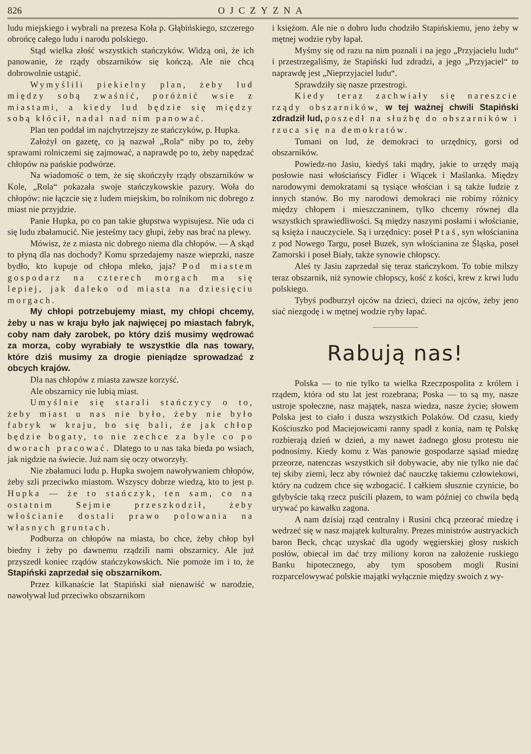826 OJCZYZNA
ludu miejskiego i wybrali na prezesa Koła p. Głąbińskiego, szczerego obrońcę całego ludu i narodu polskiego.
Stąd wielka złość wszystkich stańczyków. Widzą oni, że ich panowanie, że rządy obszarników się kończą. Ale nie chcą dobrowolnie ustąpić.
Wymyślili piekielny plan, żeby lud między sobą zwaśnić, poróżnić wsie z miastami, a kiedy lud będzie się między sobą kłócił, nadal nad nim panować.
Plan ten poddał im najchytrzejszy ze stańczyków, p. Hupka.
Założył on gazetę, co ją nazwał „Rola“ niby po to, żeby sprawami rolniczemi się zajmować, a naprawdę po to, żeby napędzać chłopów na pańskie podwórze.
Na wiadomość o tem, że się skończyły rządy obszarników w Kole, „Rola“ pokazała swoje stańczykowskie pazury. Woła do chłopów: nie łączcie się z ludem miejskim, bo rolnikom nic dobrego z miast nie przyjdzie.
Panie Hupka, po co pan takie głupstwa wypisujesz. Nie uda ci się ludu zbałamucić. Nie jesteśmy tacy głupi, żeby nas brać na plewy.
Mówisz, że z miasta nic dobrego niema dla chłopów. — A skąd to płyną dla nas dochody? Komu sprzedajemy nasze wieprzki, nasze bydło, kto kupuje od chłopa mleko, jaja? Pod miastem gospodarz na czterech morgach ma się lepiej, jak daleko od miasta na dziesięciu morgach.
My chłopi potrzebujemy miast, my chłopi chcemy, żeby u nas w kraju było jak najwięcej po miastach fabryk, coby nam dały zarobek, po który dziś musimy wędrować za morza, coby wyrabiały te wszystkie dla nas towary, które dziś musimy za drogie pieniądze sprowadzać z obcych krajów.
Dla nas chłopów z miasta zawsze korzyść.
Ale obszarnicy nie lubią miast.
Umyślnie się starali stańczycy o to, żeby miast u nas nie było, żeby nie było fabryk w kraju, bo się bali, że jak chłop będzie bogaty, to nie zechce za byle co po dworach pracować. Dlatego to u nas taka bieda po wsiach, jak nigdzie na świecie. Już nam się oczy otworzyły.
Nie zbałamuci ludu p. Hupka swojem nawoływaniem chłopów, żeby szli przeciwko miastom. Wszyscy dobrze wiedzą, kto to jest p. Hupka — że to stańczyk, ten sam, co na ostatnim Sejmie przeszkodził, żeby włościanie dostali prawo polowania na własnych gruntach.
Podburza on chłopów na miasta, bo chce, żeby chłop był biedny i żeby po dawnemu rządzili nami obszarnicy. Ale już przyszedł koniec rządów stańczykowskich. Nie pomoże im i to, że Stapiński zaprzedał się obszarnikom.
Przez kilkanaście lat Stapiński siał nienawiść w narodzie, nawoływał lud przeciwko obszarnikom
i księżom. Ale nie o dobro ludu chodziło Stapińskiemu, jeno żeby w mętnej wodzie ryby łapał.
Myśmy się od razu na nim poznali i na jego „Przyjacielu ludu“ i przestrzegaliśmy, że Stapiński lud zdradzi, a jego „Przyjaciel“ to naprawdę jest „Nieprzyjaciel ludu“.
Sprawdziły się nasze przestrogi.
Kiedy teraz zachwiały się nareszcie rządy obszarników, w tej ważnej chwili Stapiński zdradził lud, poszedł na służbę do obszarników i rzuca się na demokratów.
Tumani on lud, że demokraci to urzędnicy, gorsi od obszarników.
Powiedz-no Jasiu, kiedyś taki mądry, jakie to urzędy mają posłowie nasi włościańscy Fidler i Wiącek i Maślanka. Między narodowymi demokratami są tysiące włościan i są także ludzie z innych stanów. Bo my narodowi demokraci nie robimy różnicy między chłopem i mieszczaninem, tylko chcemy równej dla wszystkich sprawiedliwości. Są między naszymi posłami i włościanie, są księża i nauczyciele. Są i urzędnicy: poseł Ptaś, syn włościanina z pod Nowego Targu, poseł Buzek, syn włościanina ze Śląska, poseł Zamorski i poseł Biały, także synowie chłopscy.
Aleś ty Jasiu zaprzedał się teraz stańczykom. To tobie milszy teraz obszarnik, niż synowie chłopscy, kość z kości, krew z krwi ludu polskiego.
Tybyś podburzył ojców na dzieci, dzieci na ojców, żeby jeno siać niezgodę i w mętnej wodzie ryby łapać.
Rabują nas!
Polska — to nie tylko ta wielka Rzeczpospolita z królem i rządem, która od stu lat jest rozebrana; Poska — to są my, nasze ustroje społeczne, nasz majątek, nasza wiedza, nasze życie; słowem Polska jest to ciało i dusza wszystkich Polaków. Od czasu, kiedy Kościuszko pod Maciejowicami ranny spadł z konia, nam tę Polskę rozbierają dzień w dzień, a my nawet żadnego głosu protestu nie podnosimy. Kiedy komu z Was panowie gospodarze sąsiad miedzę przeorze, natenczas wszystkich sił dobywacie, aby nie tylko nie dać tej skiby ziemi, lecz aby również dać nauczkę takiemu człowiekowi, który na cudzem chce się wzbogacić. I całkiem słusznie czynicie, bo gdybyście taką rzecz puścili płazem, to wam później co chwila będą urywać po kawałku zagona.
A nam dzisiaj rząd centralny i Rusini chcą przeorać miedzę i wedrzeć się w nasz majątek kulturalny. Prezes ministrów austryackich baron Beck, chcąc uzyskać dla ugody węgierskiej głosy ruskich posłów, obiecał im dać trzy miliony koron na założenie ruskiego Banku hipotecznego, aby tym sposobem mogli Rusini rozparcelowywać polskie majątki wyłącznie między swoich z wy-